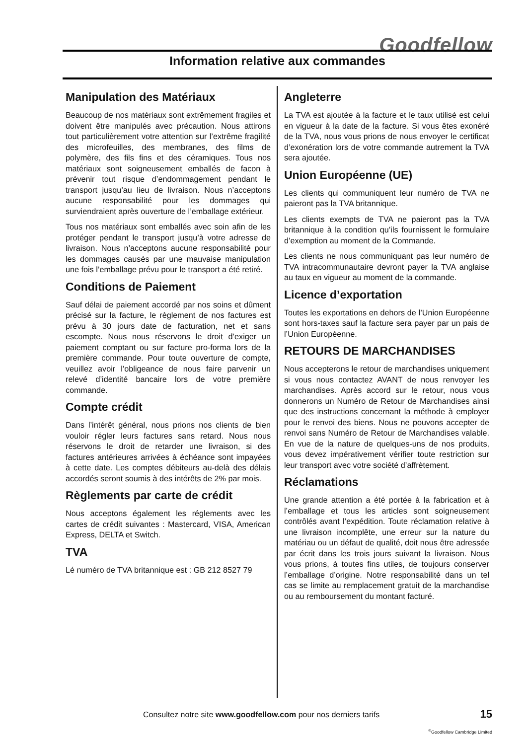Goodfellow
Information relative aux commandes
Manipulation des Matériaux
Beaucoup de nos matériaux sont extrêmement fragiles et doivent être manipulés avec précaution. Nous attirons tout particulièrement votre attention sur l’extrême fragilité des microfeuilles, des membranes, des films de polymère, des fils fins et des céramiques. Tous nos matériaux sont soigneusement emballés de facon à prévenir tout risque d’endommagement pendant le transport jusqu’au lieu de livraison. Nous n’acceptons aucune responsabilité pour les dommages qui surviendraient après ouverture de l’emballage extérieur.
Tous nos matériaux sont emballés avec soin afin de les protéger pendant le transport jusqu’à votre adresse de livraison. Nous n’acceptons aucune responsabilité pour les dommages causés par une mauvaise manipulation une fois l’emballage prévu pour le transport a été retiré.
Conditions de Paiement
Sauf délai de paiement accordé par nos soins et dûment précisé sur la facture, le règlement de nos factures est prévu à 30 jours date de facturation, net et sans escompte. Nous nous réservons le droit d’exiger un paiement comptant ou sur facture pro-forma lors de la première commande. Pour toute ouverture de compte, veuillez avoir l’obligeance de nous faire parvenir un relevé d’identité bancaire lors de votre première commande.
Compte crédit
Dans l’intérêt général, nous prions nos clients de bien vouloir régler leurs factures sans retard. Nous nous réservons le droit de retarder une livraison, si des factures antérieures arrivées à échéance sont impayées à cette date. Les comptes débiteurs au-delà des délais accordés seront soumis à des intérêts de 2% par mois.
Règlements par carte de crédit
Nous acceptons également les réglements avec les cartes de crédit suivantes : Mastercard, VISA, American Express, DELTA et Switch.
TVA
Lé numéro de TVA britannique est : GB 212 8527 79
Angleterre
La TVA est ajoutée à la facture et le taux utilisé est celui en vigueur à la date de la facture. Si vous êtes exonéré de la TVA, nous vous prions de nous envoyer le certificat d’exonération lors de votre commande autrement la TVA sera ajoutée.
Union Européenne (UE)
Les clients qui communiquent leur numéro de TVA ne paieront pas la TVA britannique.
Les clients exempts de TVA ne paieront pas la TVA britannique à la condition qu’ils fournissent le formulaire d’exemption au moment de la Commande.
Les clients ne nous communiquant pas leur numéro de TVA intracommunautaire devront payer la TVA anglaise au taux en vigueur au moment de la commande.
Licence d’exportation
Toutes les exportations en dehors de l’Union Européenne sont hors-taxes sauf la facture sera payer par un pais de l’Union Européenne.
RETOURS DE MARCHANDISES
Nous accepterons le retour de marchandises uniquement si vous nous contactez AVANT de nous renvoyer les marchandises. Après accord sur le retour, nous vous donnerons un Numéro de Retour de Marchandises ainsi que des instructions concernant la méthode à employer pour le renvoi des biens. Nous ne pouvons accepter de renvoi sans Numéro de Retour de Marchandises valable. En vue de la nature de quelques-uns de nos produits, vous devez impérativement vérifier toute restriction sur leur transport avec votre société d’affrètement.
Réclamations
Une grande attention a été portée à la fabrication et à l’emballage et tous les articles sont soigneusement contrôlés avant l’expédition. Toute réclamation relative à une livraison incomplête, une erreur sur la nature du matériau ou un défaut de qualité, doit nous être adressée par écrit dans les trois jours suivant la livraison. Nous vous prions, à toutes fins utiles, de toujours conserver l’emballage d’origine. Notre responsabilité dans un tel cas se limite au remplacement gratuit de la marchandise ou au remboursement du montant facturé.
Consultez notre site www.goodfellow.com pour nos derniers tarifs
15
<sup>©</sup>Goodfellow Cambridge Limited